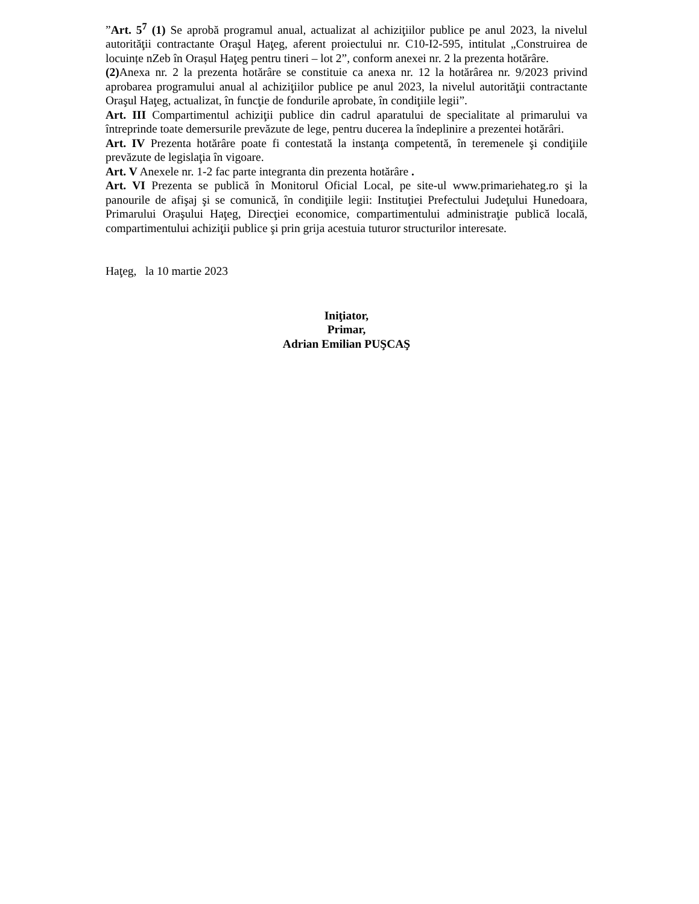”Art. 5<sup>7</sup> (1) Se aprobă programul anual, actualizat al achiziţiilor publice pe anul 2023, la nivelul autorităţii contractante Oraşul Haţeg, aferent proiectului nr. C10-I2-595, intitulat „Construirea de locuințe nZeb în Orașul Haţeg pentru tineri – lot 2”, conform anexei nr. 2 la prezenta hotărâre.
(2) Anexa nr. 2 la prezenta hotărâre se constituie ca anexa nr. 12 la hotărârea nr. 9/2023 privind aprobarea programului anual al achiziţiilor publice pe anul 2023, la nivelul autorităţii contractante Oraşul Haţeg, actualizat, în funcţie de fondurile aprobate, în condiţiile legii”.
Art. III Compartimentul achiziţii publice din cadrul aparatului de specialitate al primarului va întreprinde toate demersurile prevăzute de lege, pentru ducerea la îndeplinire a prezentei hotărâri.
Art. IV Prezenta hotărâre poate fi contestată la instanţa competentă, în teremenele şi condiţiile prevăzute de legislaţia în vigoare.
Art. V Anexele nr. 1-2 fac parte integranta din prezenta hotărâre .
Art. VI Prezenta se publică în Monitorul Oficial Local, pe site-ul www.primariehateg.ro şi la panourile de afişaj şi se comunică, în condiţiile legii: Instituţiei Prefectului Judeţului Hunedoara, Primarului Oraşului Haţeg, Direcţiei economice, compartimentului administraţie publică locală, compartimentului achiziţii publice şi prin grija acestuia tuturor structurilor interesate.
Haţeg, la 10 martie 2023
Iniţiator,
Primar,
Adrian Emilian PUŞCAŞ